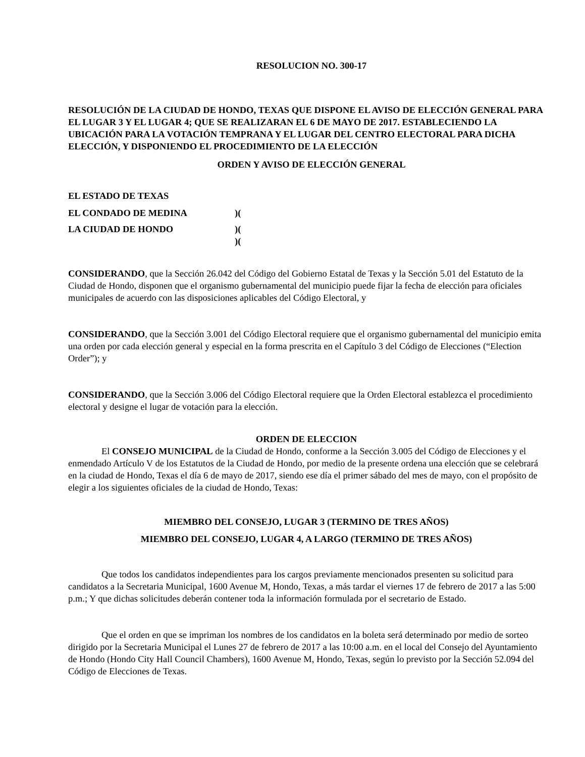RESOLUCION NO. 300-17
RESOLUCIÓN DE LA CIUDAD DE HONDO, TEXAS QUE DISPONE EL AVISO DE ELECCIÓN GENERAL PARA EL LUGAR 3 Y EL LUGAR 4; QUE SE REALIZARAN EL 6 DE MAYO DE 2017. ESTABLECIENDO LA UBICACIÓN PARA LA VOTACIÓN TEMPRANA Y EL LUGAR DEL CENTRO ELECTORAL PARA DICHA ELECCIÓN, Y DISPONIENDO EL PROCEDIMIENTO DE LA ELECCIÓN
ORDEN Y AVISO DE ELECCIÓN GENERAL
EL ESTADO DE TEXAS
EL CONDADO DE MEDINA)(
LA CIUDAD DE HONDO)(
)(
CONSIDERANDO, que la Sección 26.042 del Código del Gobierno Estatal de Texas y la Sección 5.01 del Estatuto de la Ciudad de Hondo, disponen que el organismo gubernamental del municipio puede fijar la fecha de elección para oficiales municipales de acuerdo con las disposiciones aplicables del Código Electoral, y
CONSIDERANDO, que la Sección 3.001 del Código Electoral requiere que el organismo gubernamental del municipio emita una orden por cada elección general y especial en la forma prescrita en el Capítulo 3 del Código de Elecciones (“Election Order”); y
CONSIDERANDO, que la Sección 3.006 del Código Electoral requiere que la Orden Electoral establezca el procedimiento electoral y designe el lugar de votación para la elección.
ORDEN DE ELECCION
El CONSEJO MUNICIPAL de la Ciudad de Hondo, conforme a la Sección 3.005 del Código de Elecciones y el enmendado Artículo V de los Estatutos de la Ciudad de Hondo, por medio de la presente ordena una elección que se celebrará en la ciudad de Hondo, Texas el día 6 de mayo de 2017, siendo ese día el primer sábado del mes de mayo, con el propósito de elegir a los siguientes oficiales de la ciudad de Hondo, Texas:
MIEMBRO DEL CONSEJO, LUGAR 3 (TERMINO DE TRES AÑOS)
MIEMBRO DEL CONSEJO, LUGAR 4, A LARGO (TERMINO DE TRES AÑOS)
Que todos los candidatos independientes para los cargos previamente mencionados presenten su solicitud para candidatos a la Secretaria Municipal, 1600 Avenue M, Hondo, Texas, a más tardar el viernes 17 de febrero de 2017 a las 5:00 p.m.; Y que dichas solicitudes deberán contener toda la información formulada por el secretario de Estado.
Que el orden en que se impriman los nombres de los candidatos en la boleta será determinado por medio de sorteo dirigido por la Secretaria Municipal el Lunes 27 de febrero de 2017 a las 10:00 a.m. en el local del Consejo del Ayuntamiento de Hondo (Hondo City Hall Council Chambers), 1600 Avenue M, Hondo, Texas, según lo previsto por la Sección 52.094 del Código de Elecciones de Texas.